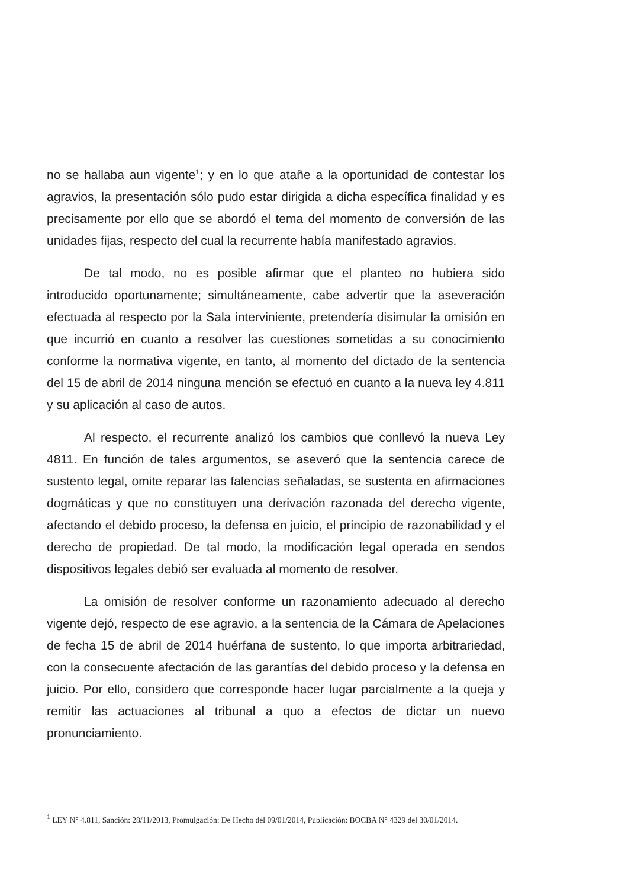no se hallaba aun vigente<sup>1</sup>; y en lo que atañe a la oportunidad de contestar los agravios, la presentación sólo pudo estar dirigida a dicha específica finalidad y es precisamente por ello que se abordó el tema del momento de conversión de las unidades fijas, respecto del cual la recurrente había manifestado agravios.
De tal modo, no es posible afirmar que el planteo no hubiera sido introducido oportunamente; simultáneamente, cabe advertir que la aseveración efectuada al respecto por la Sala interviniente, pretendería disimular la omisión en que incurrió en cuanto a resolver las cuestiones sometidas a su conocimiento conforme la normativa vigente, en tanto, al momento del dictado de la sentencia del 15 de abril de 2014 ninguna mención se efectuó en cuanto a la nueva ley 4.811 y su aplicación al caso de autos.
Al respecto, el recurrente analizó los cambios que conllevó la nueva Ley 4811. En función de tales argumentos, se aseveró que la sentencia carece de sustento legal, omite reparar las falencias señaladas, se sustenta en afirmaciones dogmáticas y que no constituyen una derivación razonada del derecho vigente, afectando el debido proceso, la defensa en juicio, el principio de razonabilidad y el derecho de propiedad. De tal modo, la modificación legal operada en sendos dispositivos legales debió ser evaluada al momento de resolver.
La omisión de resolver conforme un razonamiento adecuado al derecho vigente dejó, respecto de ese agravio, a la sentencia de la Cámara de Apelaciones de fecha 15 de abril de 2014 huérfana de sustento, lo que importa arbitrariedad, con la consecuente afectación de las garantías del debido proceso y la defensa en juicio. Por ello, considero que corresponde hacer lugar parcialmente a la queja y remitir las actuaciones al tribunal a quo a efectos de dictar un nuevo pronunciamiento.
<sup>1</sup> LEY N° 4.811, Sanción: 28/11/2013, Promulgación: De Hecho del 09/01/2014, Publicación: BOCBA N° 4329 del 30/01/2014.